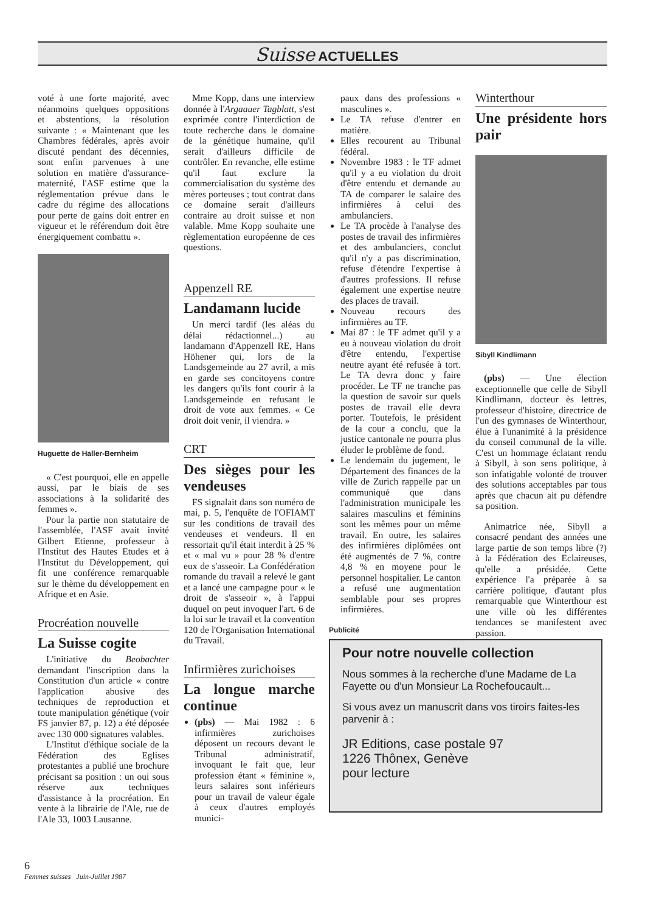Suisse ACTUELLES
voté à une forte majorité, avec néanmoins quelques oppositions et abstentions, la résolution suivante : « Maintenant que les Chambres fédérales, après avoir discuté pendant des décennies, sont enfin parvenues à une solution en matière d'assurance-maternité, l'ASF estime que la réglementation prévue dans le cadre du régime des allocations pour perte de gains doit entrer en vigueur et le référendum doit être énergiquement combattu ».
Huguette de Haller-Bernheim
« C'est pourquoi, elle en appelle aussi, par le biais de ses associations à la solidarité des femmes ».
Pour la partie non statutaire de l'assemblée, l'ASF avait invité Gilbert Etienne, professeur à l'Institut des Hautes Etudes et à l'Institut du Développement, qui fit une conférence remarquable sur le thème du développement en Afrique et en Asie.
Procréation nouvelle
La Suisse cogite
L'initiative du Beobachter demandant l'inscription dans la Constitution d'un article « contre l'application abusive des techniques de reproduction et toute manipulation génétique (voir FS janvier 87, p. 12) a été déposée avec 130 000 signatures valables.
L'Institut d'éthique sociale de la Fédération des Eglises protestantes a publié une brochure précisant sa position : un oui sous réserve aux techniques d'assistance à la procréation. En vente à la librairie de l'Ale, rue de l'Ale 33, 1003 Lausanne.
Mme Kopp, dans une interview donnée à l'Argaauer Tagblatt, s'est exprimée contre l'interdiction de toute recherche dans le domaine de la génétique humaine, qu'il serait d'ailleurs difficile de contrôler. En revanche, elle estime qu'il faut exclure la commercialisation du système des mères porteuses ; tout contrat dans ce domaine serait d'ailleurs contraire au droit suisse et non valable. Mme Kopp souhaite une règlementation européenne de ces questions.
Appenzell RE
Landamann lucide
Un merci tardif (les aléas du délai rédactionnel...) au landamann d'Appenzell RE, Hans Höhener qui, lors de la Landsgemeinde au 27 avril, a mis en garde ses concitoyens contre les dangers qu'ils font courir à la Landsgemeinde en refusant le droit de vote aux femmes. « Ce droit doit venir, il viendra. »
CRT
Des sièges pour les vendeuses
FS signalait dans son numéro de mai, p. 5, l'enquête de l'OFIAMT sur les conditions de travail des vendeuses et vendeurs. Il en ressortait qu'il était interdit à 25 % et « mal vu » pour 28 % d'entre eux de s'asseoir. La Confédération romande du travail a relevé le gant et a lancé une campagne pour « le droit de s'asseoir », à l'appui duquel on peut invoquer l'art. 6 de la loi sur le travail et la convention 120 de l'Organisation International du Travail.
Infirmières zurichoises
La longue marche continue
(pbs) — Mai 1982 : 6 infirmières zurichoises déposent un recours devant le Tribunal administratif, invoquant le fait que, leur profession étant « féminine », leurs salaires sont inférieurs pour un travail de valeur égale à ceux d'autres employés munici-
paux dans des professions « masculines ».
Le TA refuse d'entrer en matière.
Elles recourent au Tribunal fédéral.
Novembre 1983 : le TF admet qu'il y a eu violation du droit d'être entendu et demande au TA de comparer le salaire des infirmières à celui des ambulanciers.
Le TA procède à l'analyse des postes de travail des infirmières et des ambulanciers, conclut qu'il n'y a pas discrimination, refuse d'étendre l'expertise à d'autres professions. Il refuse également une expertise neutre des places de travail.
Nouveau recours des infirmières au TF.
Mai 87 : le TF admet qu'il y a eu à nouveau violation du droit d'être entendu, l'expertise neutre ayant été refusée à tort. Le TA devra donc y faire procéder. Le TF ne tranche pas la question de savoir sur quels postes de travail elle devra porter. Toutefois, le président de la cour a conclu, que la justice cantonale ne pourra plus éluder le problème de fond.
Le lendemain du jugement, le Département des finances de la ville de Zurich rappelle par un communiqué que dans l'administration municipale les salaires masculins et féminins sont les mêmes pour un même travail. En outre, les salaires des infirmières diplômées ont été augmentés de 7 %, contre 4,8 % en moyene pour le personnel hospitalier. Le canton a refusé une augmentation semblable pour ses propres infirmières.
Winterthour
Une présidente hors pair
Sibyll Kindlimann
(pbs) — Une élection exceptionnelle que celle de Sibyll Kindlimann, docteur ès lettres, professeur d'histoire, directrice de l'un des gymnases de Winterthour, élue à l'unanimité à la présidence du conseil communal de la ville. C'est un hommage éclatant rendu à Sibyll, à son sens politique, à son infatigable volonté de trouver des solutions acceptables par tous après que chacun ait pu défendre sa position.
Animatrice née, Sibyll a consacré pendant des années une large partie de son temps libre (?) à la Fédération des Eclaireuses, qu'elle a présidée. Cette expérience l'a préparée à sa carrière politique, d'autant plus remarquable que Winterthour est une ville où les différentes tendances se manifestent avec passion.
Publicité
Pour notre nouvelle collection
Nous sommes à la recherche d'une Madame de La Fayette ou d'un Monsieur La Rochefoucault...
Si vous avez un manuscrit dans vos tiroirs faites-les parvenir à :
JR Editions, case postale 97
1226 Thônex, Genève
pour lecture
6
Femmes suisses Juin-Juillet 1987